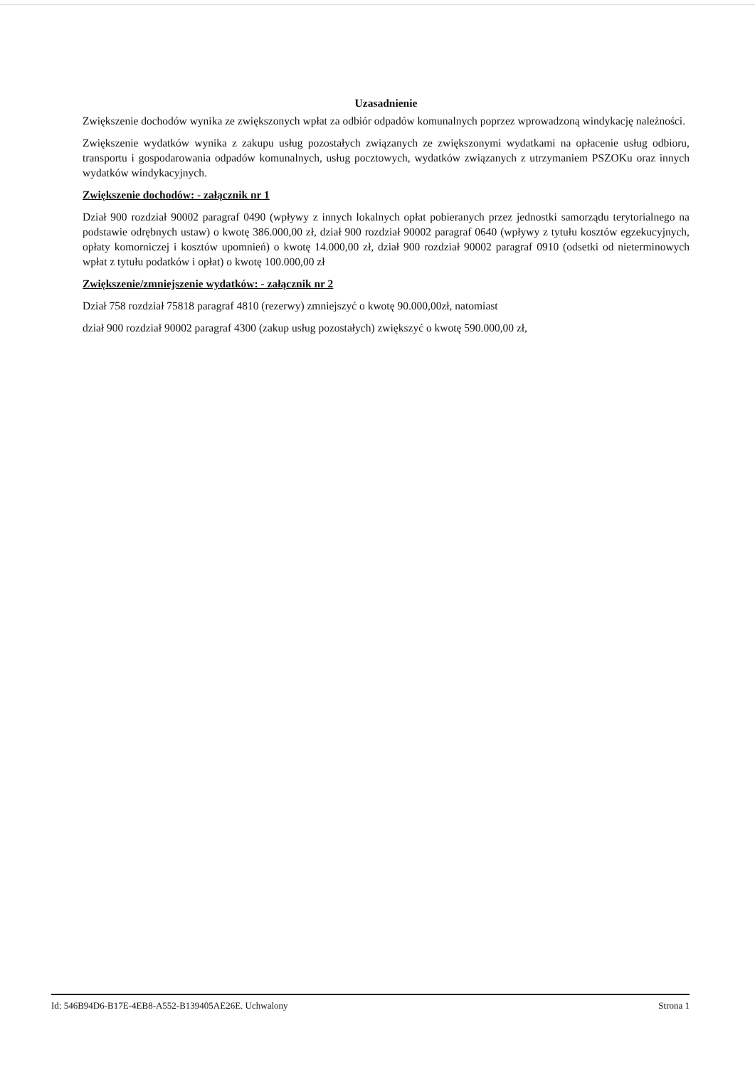Uzasadnienie
Zwiększenie dochodów wynika ze zwiększonych wpłat za odbiór odpadów komunalnych poprzez wprowadzoną windykację należności.
Zwiększenie wydatków wynika z zakupu usług pozostałych związanych ze zwiększonymi wydatkami na opłacenie usług odbioru, transportu i gospodarowania odpadów komunalnych, usług pocztowych, wydatków związanych z utrzymaniem PSZOKu oraz innych wydatków windykacyjnych.
Zwiększenie dochodów: - załącznik nr 1
Dział 900 rozdział 90002 paragraf 0490 (wpływy z innych lokalnych opłat pobieranych przez jednostki samorządu terytorialnego na podstawie odrębnych ustaw) o kwotę 386.000,00 zł, dział 900 rozdział 90002 paragraf 0640 (wpływy z tytułu kosztów egzekucyjnych, opłaty komorniczej i kosztów upomnień) o kwotę 14.000,00 zł, dział 900 rozdział 90002 paragraf 0910 (odsetki od nieterminowych wpłat z tytułu podatków i opłat) o kwotę 100.000,00 zł
Zwiększenie/zmniejszenie wydatków: - załącznik nr 2
Dział 758 rozdział 75818 paragraf 4810 (rezerwy) zmniejszyć o kwotę 90.000,00zł, natomiast
dział 900 rozdział 90002 paragraf 4300 (zakup usług pozostałych) zwiększyć o kwotę 590.000,00 zł,
Id: 546B94D6-B17E-4EB8-A552-B139405AE26E. Uchwalony Strona 1